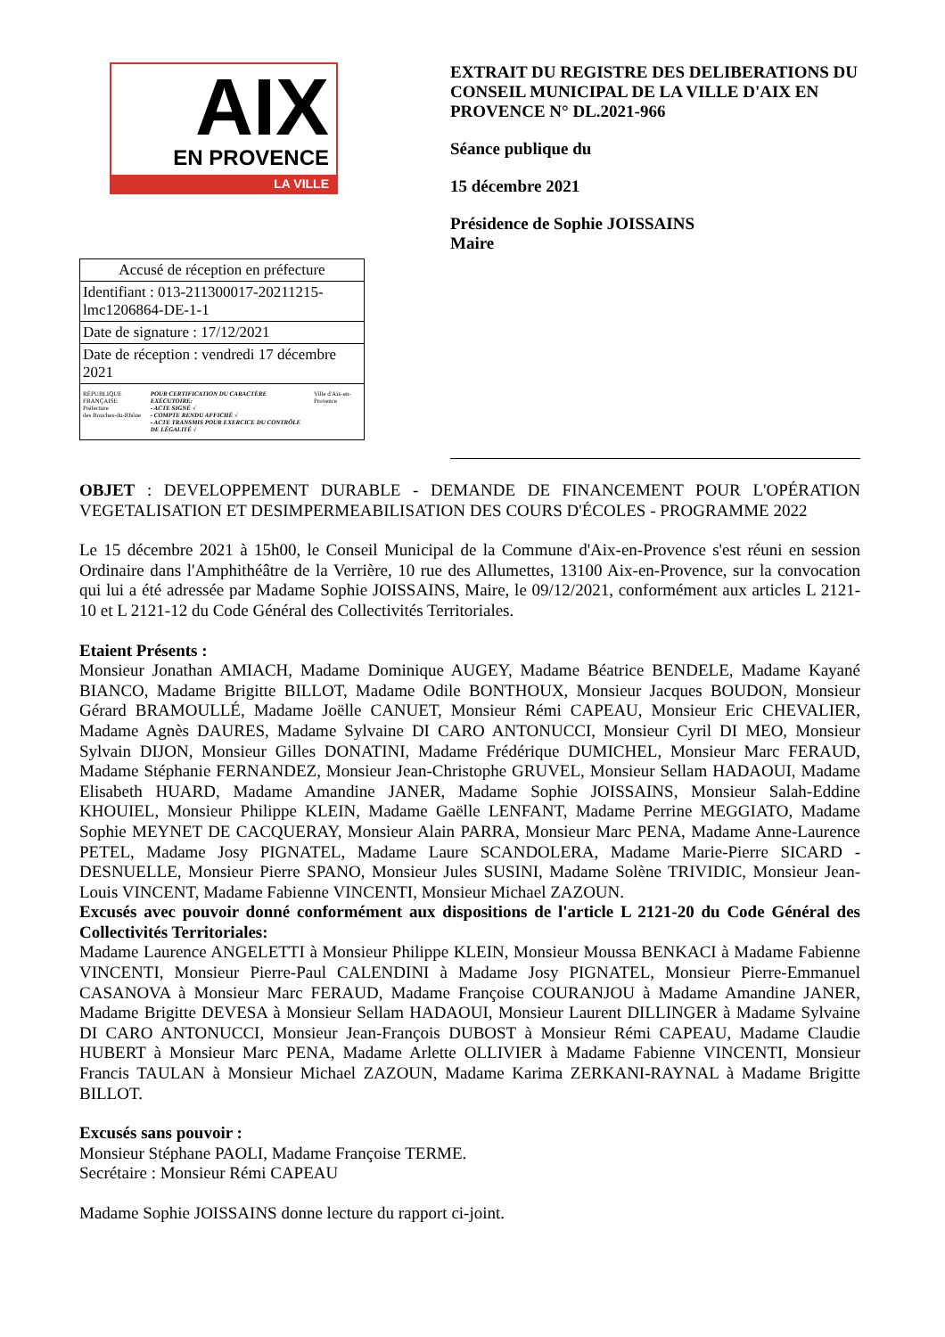AIX
EN PROVENCE
LA VILLE
| Accusé de réception en préfecture |
| Identifiant : 013-211300017-20211215-lmc1206864-DE-1-1 |
| Date de signature : 17/12/2021 |
| Date de réception : vendredi 17 décembre 2021 |
| RÉPUBLIQUE FRANÇAISE Préfecture des Bouches-du-Rhône POUR CERTIFICATION DU CARACTÈRE EXÉCUTOIRE: - ACTE SIGNÉ √ - COMPTE RENDU AFFICHÉ √ - ACTE TRANSMIS POUR EXERCICE DU CONTRÔLE DE LÉGALITÉ √ Ville d'Aix-en-Provence |
EXTRAIT DU REGISTRE DES DELIBERATIONS DU CONSEIL MUNICIPAL DE LA VILLE D'AIX EN PROVENCE N° DL.2021-966
Séance publique du
15 décembre 2021
Présidence de Sophie JOISSAINS
Maire
OBJET : DEVELOPPEMENT DURABLE - DEMANDE DE FINANCEMENT POUR L'OPÉRATION VEGETALISATION ET DESIMPERMEABILISATION DES COURS D'ÉCOLES - PROGRAMME 2022
Le 15 décembre 2021 à 15h00, le Conseil Municipal de la Commune d'Aix-en-Provence s'est réuni en session Ordinaire dans l'Amphithéâtre de la Verrière, 10 rue des Allumettes, 13100 Aix-en-Provence, sur la convocation qui lui a été adressée par Madame Sophie JOISSAINS, Maire, le 09/12/2021, conformément aux articles L 2121-10 et L 2121-12 du Code Général des Collectivités Territoriales.
Etaient Présents :
Monsieur Jonathan AMIACH, Madame Dominique AUGEY, Madame Béatrice BENDELE, Madame Kayané BIANCO, Madame Brigitte BILLOT, Madame Odile BONTHOUX, Monsieur Jacques BOUDON, Monsieur Gérard BRAMOULLÉ, Madame Joëlle CANUET, Monsieur Rémi CAPEAU, Monsieur Eric CHEVALIER, Madame Agnès DAURES, Madame Sylvaine DI CARO ANTONUCCI, Monsieur Cyril DI MEO, Monsieur Sylvain DIJON, Monsieur Gilles DONATINI, Madame Frédérique DUMICHEL, Monsieur Marc FERAUD, Madame Stéphanie FERNANDEZ, Monsieur Jean-Christophe GRUVEL, Monsieur Sellam HADAOUI, Madame Elisabeth HUARD, Madame Amandine JANER, Madame Sophie JOISSAINS, Monsieur Salah-Eddine KHOUIEL, Monsieur Philippe KLEIN, Madame Gaëlle LENFANT, Madame Perrine MEGGIATO, Madame Sophie MEYNET DE CACQUERAY, Monsieur Alain PARRA, Monsieur Marc PENA, Madame Anne-Laurence PETEL, Madame Josy PIGNATEL, Madame Laure SCANDOLERA, Madame Marie-Pierre SICARD - DESNUELLE, Monsieur Pierre SPANO, Monsieur Jules SUSINI, Madame Solène TRIVIDIC, Monsieur Jean-Louis VINCENT, Madame Fabienne VINCENTI, Monsieur Michael ZAZOUN.
Excusés avec pouvoir donné conformément aux dispositions de l'article L 2121-20 du Code Général des Collectivités Territoriales:
Madame Laurence ANGELETTI à Monsieur Philippe KLEIN, Monsieur Moussa BENKACI à Madame Fabienne VINCENTI, Monsieur Pierre-Paul CALENDINI à Madame Josy PIGNATEL, Monsieur Pierre-Emmanuel CASANOVA à Monsieur Marc FERAUD, Madame Françoise COURANJOU à Madame Amandine JANER, Madame Brigitte DEVESA à Monsieur Sellam HADAOUI, Monsieur Laurent DILLINGER à Madame Sylvaine DI CARO ANTONUCCI, Monsieur Jean-François DUBOST à Monsieur Rémi CAPEAU, Madame Claudie HUBERT à Monsieur Marc PENA, Madame Arlette OLLIVIER à Madame Fabienne VINCENTI, Monsieur Francis TAULAN à Monsieur Michael ZAZOUN, Madame Karima ZERKANI-RAYNAL à Madame Brigitte BILLOT.
Excusés sans pouvoir :
Monsieur Stéphane PAOLI, Madame Françoise TERME.
Secrétaire : Monsieur Rémi CAPEAU
Madame Sophie JOISSAINS donne lecture du rapport ci-joint.